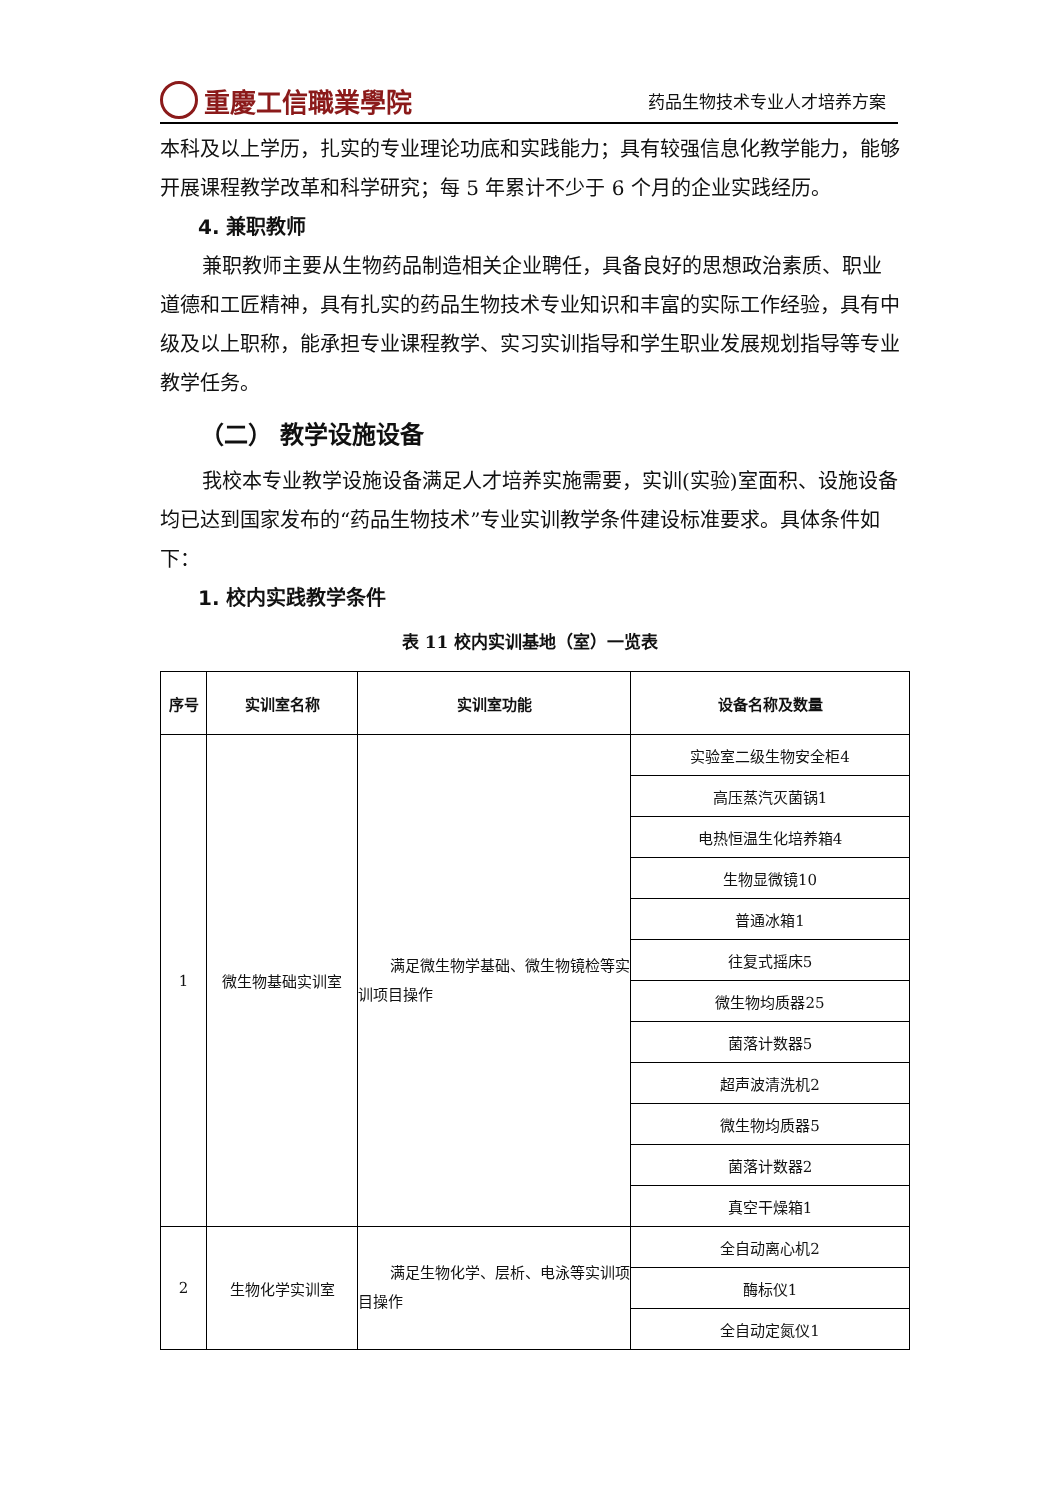重慶工信職業學院
药品生物技术专业人才培养方案
本科及以上学历，扎实的专业理论功底和实践能力；具有较强信息化教学能力，能够开展课程教学改革和科学研究；每 5 年累计不少于 6 个月的企业实践经历。
4. 兼职教师
兼职教师主要从生物药品制造相关企业聘任，具备良好的思想政治素质、职业道德和工匠精神，具有扎实的药品生物技术专业知识和丰富的实际工作经验，具有中级及以上职称，能承担专业课程教学、实习实训指导和学生职业发展规划指导等专业教学任务。
（二） 教学设施设备
我校本专业教学设施设备满足人才培养实施需要，实训(实验)室面积、设施设备均已达到国家发布的“药品生物技术”专业实训教学条件建设标准要求。具体条件如下：
1. 校内实践教学条件
表 11 校内实训基地（室）一览表
| 序号 | 实训室名称 | 实训室功能 | 设备名称及数量 |
| --- | --- | --- | --- |
| 1 | 微生物基础实训室 | 满足微生物学基础、微生物镜检等实训项目操作 | 实验室二级生物安全柜4 |
| | | | 高压蒸汽灭菌锅1 |
| | | | 电热恒温生化培养箱4 |
| | | | 生物显微镜10 |
| | | | 普通冰箱1 |
| | | | 往复式摇床5 |
| | | | 微生物均质器25 |
| | | | 菌落计数器5 |
| | | | 超声波清洗机2 |
| | | | 微生物均质器5 |
| | | | 菌落计数器2 |
| | | | 真空干燥箱1 |
| 2 | 生物化学实训室 | 满足生物化学、层析、电泳等实训项目操作 | 全自动离心机2 |
| | | | 酶标仪1 |
| | | | 全自动定氮仪1 |